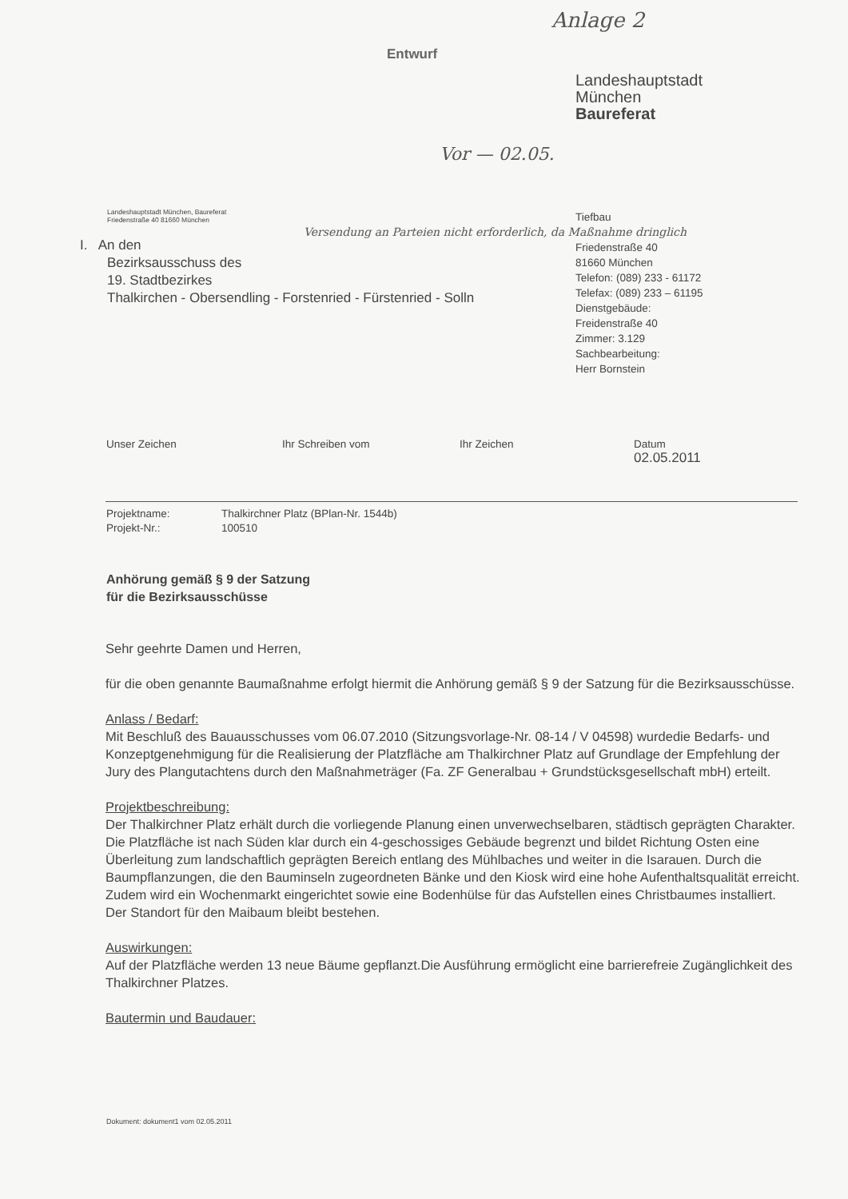Anlage 2
Entwurf
Landeshauptstadt
München
Baureferat
Vor — 02.05.
Landeshauptstadt München, Baureferat
Friedenstraße 40 81660 München
I. An den
Bezirksausschuss des
19. Stadtbezirkes
Thalkirchen - Obersendling - Forstenried - Fürstenried - Solln
Versendung an Parteien nicht erforderlich, da Maßnahme dringlich
Tiefbau
Friedenstraße 40
81660 München
Telefon: (089) 233 - 61172
Telefax: (089) 233 – 61195
Dienstgebäude:
Freidenstraße 40
Zimmer: 3.129
Sachbearbeitung:
Herr Bornstein
Unser Zeichen Ihr Schreiben vom Ihr Zeichen Datum
02.05.2011
Projektname: Thalkirchner Platz (BPlan-Nr. 1544b)
Projekt-Nr.: 100510
Anhörung gemäß § 9 der Satzung
für die Bezirksausschüsse
Sehr geehrte Damen und Herren,
für die oben genannte Baumaßnahme erfolgt hiermit die Anhörung gemäß § 9 der Satzung für die Bezirksausschüsse.
Anlass / Bedarf:
Mit Beschluß des Bauausschusses vom 06.07.2010 (Sitzungsvorlage-Nr. 08-14 / V 04598) wurdedie Bedarfs- und Konzeptgenehmigung für die Realisierung der Platzfläche am Thalkirchner Platz auf Grundlage der Empfehlung der Jury des Plangutachtens durch den Maßnahmeträger (Fa. ZF Generalbau + Grundstücksgesellschaft mbH) erteilt.
Projektbeschreibung:
Der Thalkirchner Platz erhält durch die vorliegende Planung einen unverwechselbaren, städtisch geprägten Charakter. Die Platzfläche ist nach Süden klar durch ein 4-geschossiges Gebäude begrenzt und bildet Richtung Osten eine Überleitung zum landschaftlich geprägten Bereich entlang des Mühlbaches und weiter in die Isarauen. Durch die Baumpflanzungen, die den Bauminseln zugeordneten Bänke und den Kiosk wird eine hohe Aufenthaltsqualität erreicht. Zudem wird ein Wochenmarkt eingerichtet sowie eine Bodenhülse für das Aufstellen eines Christbaumes installiert. Der Standort für den Maibaum bleibt bestehen.
Auswirkungen:
Auf der Platzfläche werden 13 neue Bäume gepflanzt.Die Ausführung ermöglicht eine barrierefreie Zugänglichkeit des Thalkirchner Platzes.
Bautermin und Baudauer:
Dokument: dokument1 vom 02.05.2011